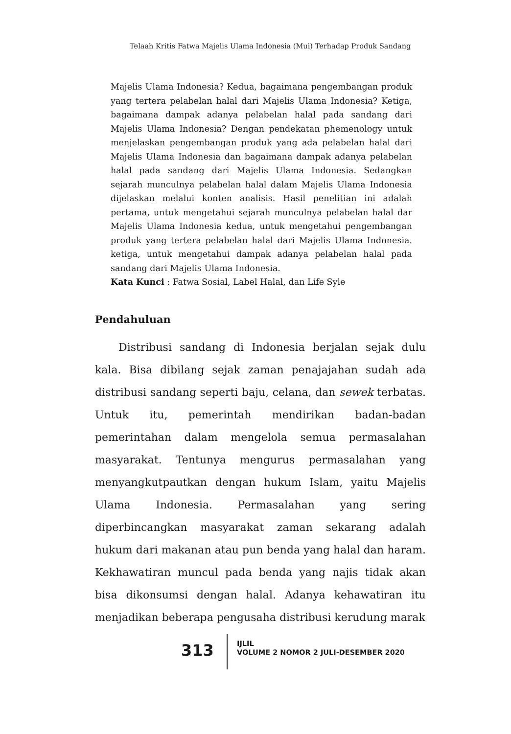Telaah Kritis Fatwa Majelis Ulama Indonesia (Mui) Terhadap Produk Sandang
Majelis Ulama Indonesia? Kedua, bagaimana pengembangan produk yang tertera pelabelan halal dari Majelis Ulama Indonesia? Ketiga, bagaimana dampak adanya pelabelan halal pada sandang dari Majelis Ulama Indonesia? Dengan pendekatan phemenology untuk menjelaskan pengembangan produk yang ada pelabelan halal dari Majelis Ulama Indonesia dan bagaimana dampak adanya pelabelan halal pada sandang dari Majelis Ulama Indonesia. Sedangkan sejarah munculnya pelabelan halal dalam Majelis Ulama Indonesia dijelaskan melalui konten analisis. Hasil penelitian ini adalah pertama, untuk mengetahui sejarah munculnya pelabelan halal dar Majelis Ulama Indonesia kedua, untuk mengetahui pengembangan produk yang tertera pelabelan halal dari Majelis Ulama Indonesia. ketiga, untuk mengetahui dampak adanya pelabelan halal pada sandang dari Majelis Ulama Indonesia.
Kata Kunci : Fatwa Sosial, Label Halal, dan Life Syle
Pendahuluan
Distribusi sandang di Indonesia berjalan sejak dulu kala. Bisa dibilang sejak zaman penajajahan sudah ada distribusi sandang seperti baju, celana, dan sewek terbatas. Untuk itu, pemerintah mendirikan badan-badan pemerintahan dalam mengelola semua permasalahan masyarakat. Tentunya mengurus permasalahan yang menyangkutpautkan dengan hukum Islam, yaitu Majelis Ulama Indonesia. Permasalahan yang sering diperbincangkan masyarakat zaman sekarang adalah hukum dari makanan atau pun benda yang halal dan haram. Kekhawatiran muncul pada benda yang najis tidak akan bisa dikonsumsi dengan halal. Adanya kehawatiran itu menjadikan beberapa pengusaha distribusi kerudung marak
313
IJLIL
VOLUME 2 NOMOR 2 JULI-DESEMBER 2020